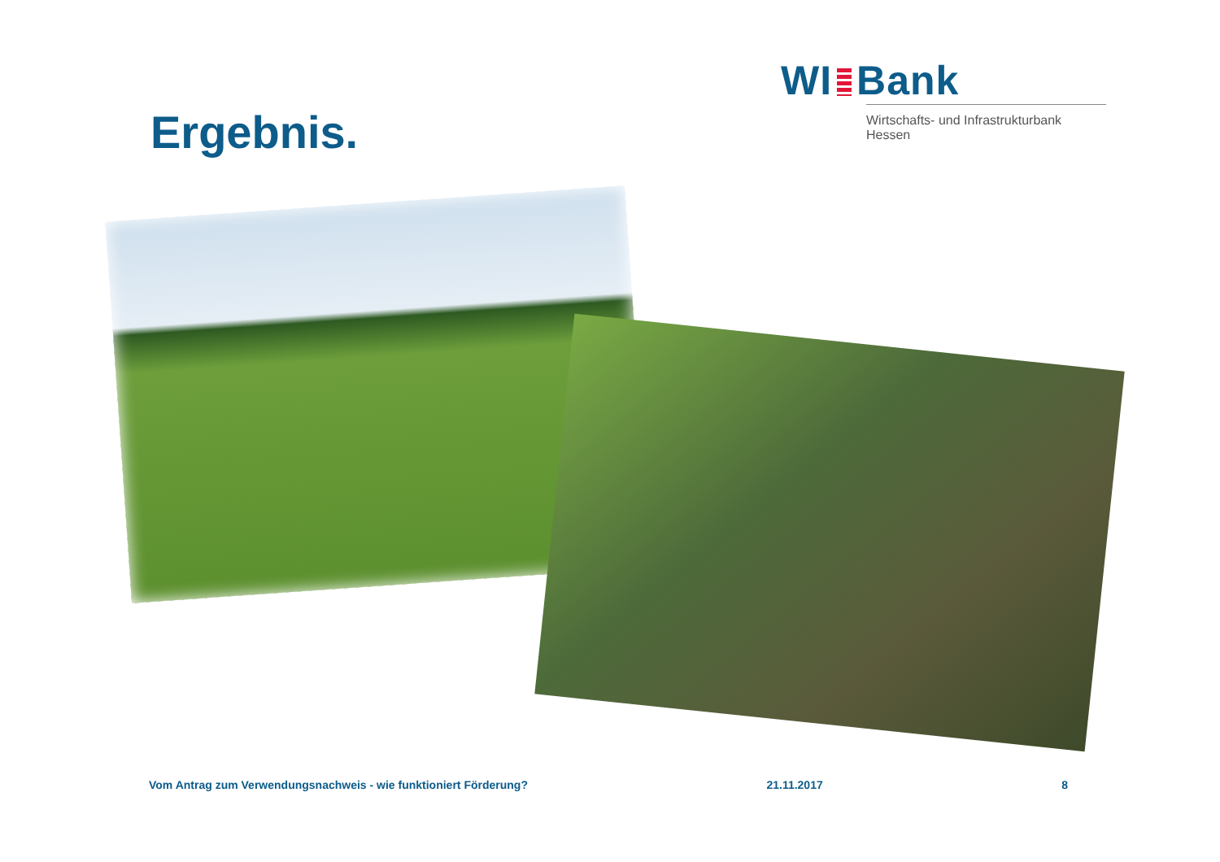WI Bank
Wirtschafts- und Infrastrukturbank Hessen
Ergebnis.
Vom Antrag zum Verwendungsnachweis - wie funktioniert Förderung? 21.11.2017 8